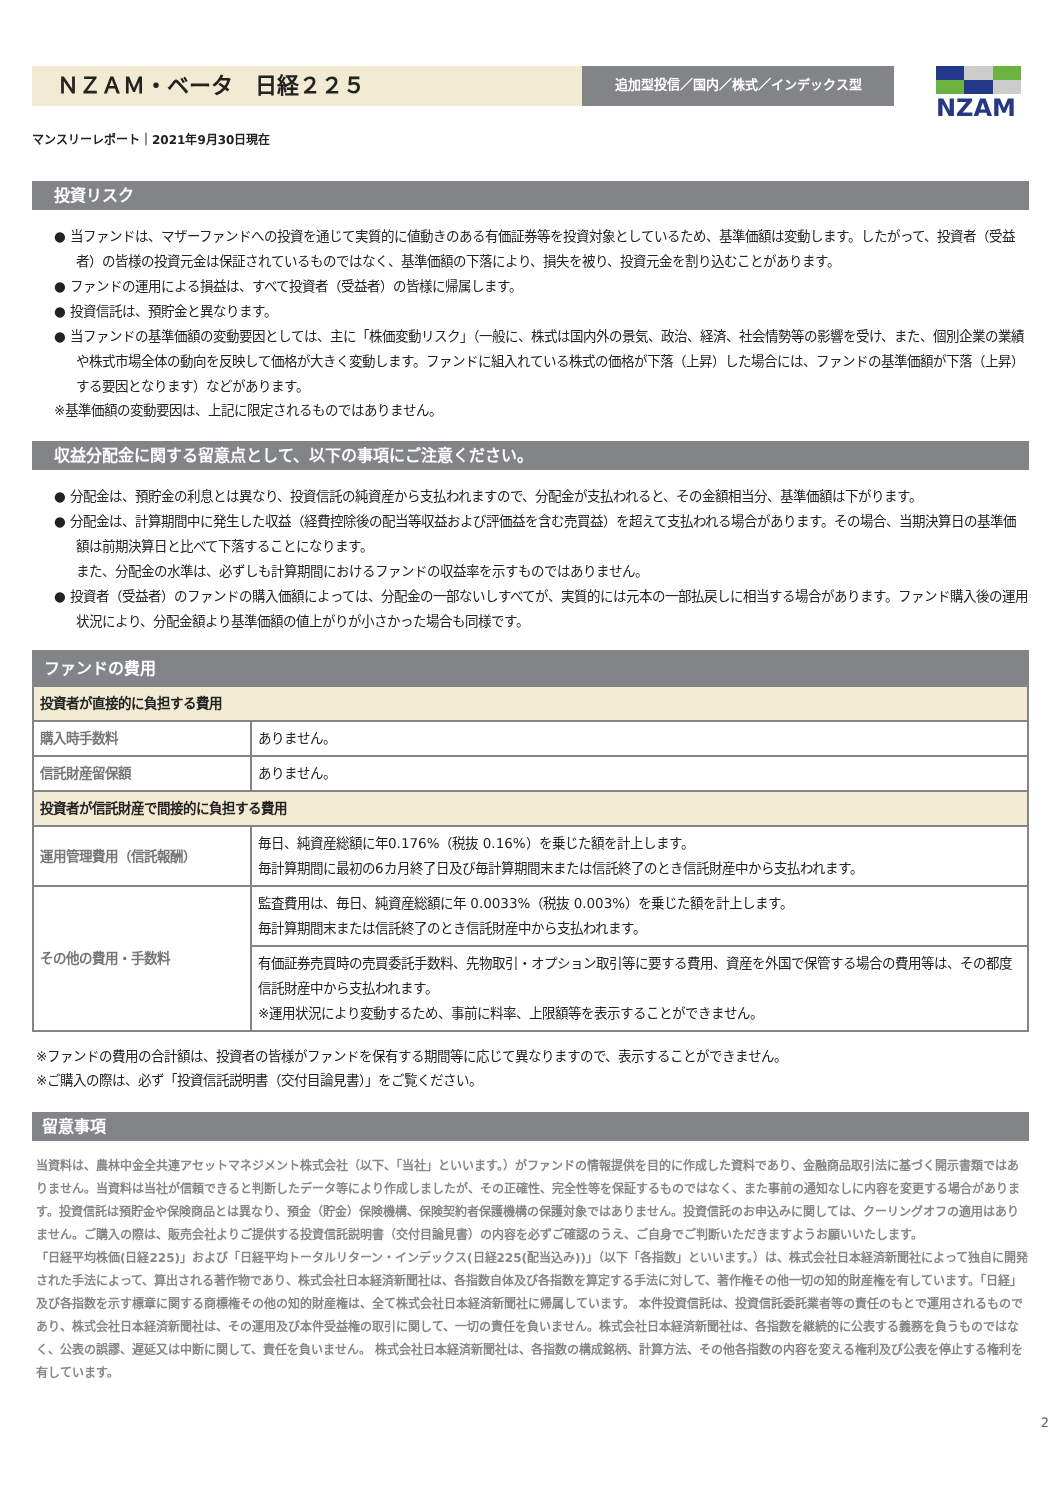ＮＺＡＭ・ベータ　日経２２５
追加型投信／国内／株式／インデックス型
NZAM
マンスリーレポート｜2021年9月30日現在
投資リスク
● 当ファンドは、マザーファンドへの投資を通じて実質的に値動きのある有価証券等を投資対象としているため、基準価額は変動します。したがって、投資者（受益者）の皆様の投資元金は保証されているものではなく、基準価額の下落により、損失を被り、投資元金を割り込むことがあります。
● ファンドの運用による損益は、すべて投資者（受益者）の皆様に帰属します。
● 投資信託は、預貯金と異なります。
● 当ファンドの基準価額の変動要因としては、主に「株価変動リスク」（一般に、株式は国内外の景気、政治、経済、社会情勢等の影響を受け、また、個別企業の業績や株式市場全体の動向を反映して価格が大きく変動します。ファンドに組入れている株式の価格が下落（上昇）した場合には、ファンドの基準価額が下落（上昇）する要因となります）などがあります。
※基準価額の変動要因は、上記に限定されるものではありません。
収益分配金に関する留意点として、以下の事項にご注意ください。
● 分配金は、預貯金の利息とは異なり、投資信託の純資産から支払われますので、分配金が支払われると、その金額相当分、基準価額は下がります。
● 分配金は、計算期間中に発生した収益（経費控除後の配当等収益および評価益を含む売買益）を超えて支払われる場合があります。その場合、当期決算日の基準価額は前期決算日と比べて下落することになります。
また、分配金の水準は、必ずしも計算期間におけるファンドの収益率を示すものではありません。
● 投資者（受益者）のファンドの購入価額によっては、分配金の一部ないしすべてが、実質的には元本の一部払戻しに相当する場合があります。ファンド購入後の運用状況により、分配金額より基準価額の値上がりが小さかった場合も同様です。
| ファンドの費用 | |
| --- | --- |
| 投資者が直接的に負担する費用 | |
| 購入時手数料 | ありません。 |
| 信託財産留保額 | ありません。 |
| 投資者が信託財産で間接的に負担する費用 | |
| 運用管理費用（信託報酬） | 毎日、純資産総額に年0.176%（税抜 0.16%）を乗じた額を計上します。 毎計算期間に最初の6カ月終了日及び毎計算期間末または信託終了のとき信託財産中から支払われます。 |
| その他の費用・手数料 | 監査費用は、毎日、純資産総額に年 0.0033%（税抜 0.003%）を乗じた額を計上します。 毎計算期間末または信託終了のとき信託財産中から支払われます。 |
| | 有価証券売買時の売買委託手数料、先物取引・オプション取引等に要する費用、資産を外国で保管する場合の費用等は、その都度信託財産中から支払われます。 ※運用状況により変動するため、事前に料率、上限額等を表示することができません。 |
※ファンドの費用の合計額は、投資者の皆様がファンドを保有する期間等に応じて異なりますので、表示することができません。
※ご購入の際は、必ず「投資信託説明書（交付目論見書）」をご覧ください。
留意事項
当資料は、農林中金全共連アセットマネジメント株式会社（以下、「当社」といいます。）がファンドの情報提供を目的に作成した資料であり、金融商品取引法に基づく開示書類ではありません。当資料は当社が信頼できると判断したデータ等により作成しましたが、その正確性、完全性等を保証するものではなく、また事前の通知なしに内容を変更する場合があります。投資信託は預貯金や保険商品とは異なり、預金（貯金）保険機構、保険契約者保護機構の保護対象ではありません。投資信託のお申込みに関しては、クーリングオフの適用はありません。ご購入の際は、販売会社よりご提供する投資信託説明書（交付目論見書）の内容を必ずご確認のうえ、ご自身でご判断いただきますようお願いいたします。
「日経平均株価(日経225)」および「日経平均トータルリターン・インデックス(日経225(配当込み))」（以下「各指数」といいます。）は、株式会社日本経済新聞社によって独自に開発された手法によって、算出される著作物であり、株式会社日本経済新聞社は、各指数自体及び各指数を算定する手法に対して、著作権その他一切の知的財産権を有しています。「日経」及び各指数を示す標章に関する商標権その他の知的財産権は、全て株式会社日本経済新聞社に帰属しています。 本件投資信託は、投資信託委託業者等の責任のもとで運用されるものであり、株式会社日本経済新聞社は、その運用及び本件受益権の取引に関して、一切の責任を負いません。株式会社日本経済新聞社は、各指数を継続的に公表する義務を負うものではなく、公表の誤謬、遅延又は中断に関して、責任を負いません。 株式会社日本経済新聞社は、各指数の構成銘柄、計算方法、その他各指数の内容を変える権利及び公表を停止する権利を有しています。
2